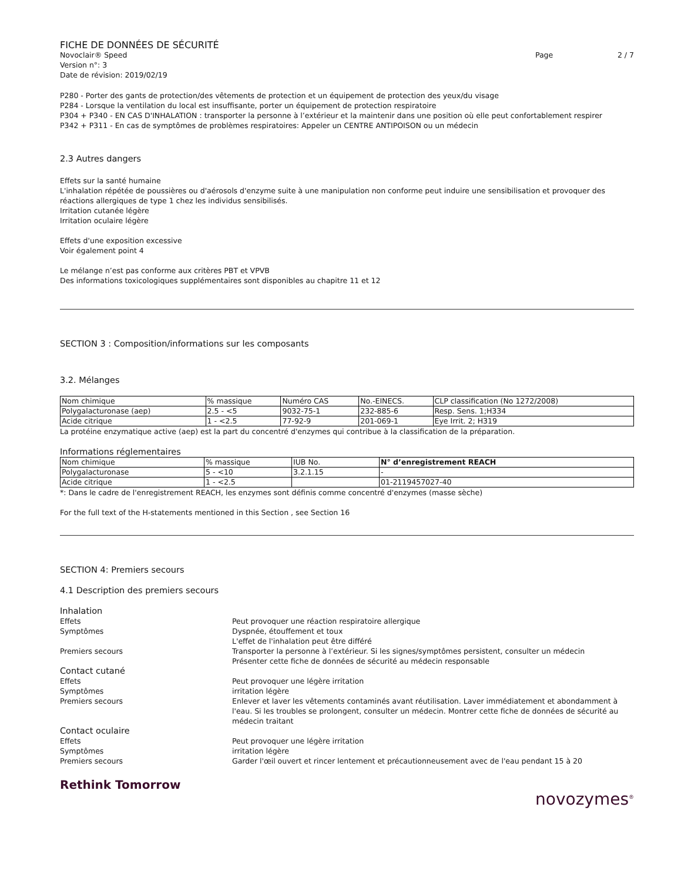FICHE DE DONNÉES DE SÉCURITÉ
Novoclair® Speed Page 2 / 7
Version n°: 3
Date de révision: 2019/02/19
P280 - Porter des gants de protection/des vêtements de protection et un équipement de protection des yeux/du visage
P284 - Lorsque la ventilation du local est insuffisante, porter un équipement de protection respiratoire
P304 + P340 - EN CAS D'INHALATION : transporter la personne à l’extérieur et la maintenir dans une position où elle peut confortablement respirer
P342 + P311 - En cas de symptômes de problèmes respiratoires: Appeler un CENTRE ANTIPOISON ou un médecin
2.3 Autres dangers
Effets sur la santé humaine
L'inhalation répétée de poussières ou d'aérosols d'enzyme suite à une manipulation non conforme peut induire une sensibilisation et provoquer des réactions allergiques de type 1 chez les individus sensibilisés.
Irritation cutanée légère
Irritation oculaire légère
Effets d'une exposition excessive
Voir également point 4
Le mélange n’est pas conforme aux critères PBT et VPVB
Des informations toxicologiques supplémentaires sont disponibles au chapitre 11 et 12
SECTION 3 : Composition/informations sur les composants
3.2. Mélanges
| Nom chimique | % massique | Numéro CAS | No.-EINECS. | CLP classification (No 1272/2008) |
| --- | --- | --- | --- | --- |
| Polygalacturonase (aep) | 2.5 - <5 | 9032-75-1 | 232-885-6 | Resp. Sens. 1;H334 |
| Acide citrique | 1 - <2.5 | 77-92-9 | 201-069-1 | Eye Irrit. 2; H319 |
La protéine enzymatique active (aep) est la part du concentré d'enzymes qui contribue à la classification de la préparation.
Informations réglementaires
| Nom chimique | % massique | IUB No. | N° d’enregistrement REACH |
| --- | --- | --- | --- |
| Polygalacturonase | 5 - <10 | 3.2.1.15 | - |
| Acide citrique | 1 - <2.5 | | 01-2119457027-40 |
*: Dans le cadre de l'enregistrement REACH, les enzymes sont définis comme concentré d'enzymes (masse sèche)
For the full text of the H-statements mentioned in this Section , see Section 16
SECTION 4: Premiers secours
4.1 Description des premiers secours
Inhalation
Effets Peut provoquer une réaction respiratoire allergique
Symptômes Dyspnée, étouffement et toux
L'effet de l'inhalation peut être différé
Premiers secours Transporter la personne à l’extérieur. Si les signes/symptômes persistent, consulter un médecin
Présenter cette fiche de données de sécurité au médecin responsable
Contact cutané
Effets Peut provoquer une légère irritation
Symptômes irritation légère
Premiers secours Enlever et laver les vêtements contaminés avant réutilisation. Laver immédiatement et abondamment à l'eau. Si les troubles se prolongent, consulter un médecin. Montrer cette fiche de données de sécurité au médecin traitant
Contact oculaire
Effets Peut provoquer une légère irritation
Symptômes irritation légère
Premiers secours Garder l'œil ouvert et rincer lentement et précautionneusement avec de l'eau pendant 15 à 20
Rethink Tomorrow
novozymes<sup>®</sup>